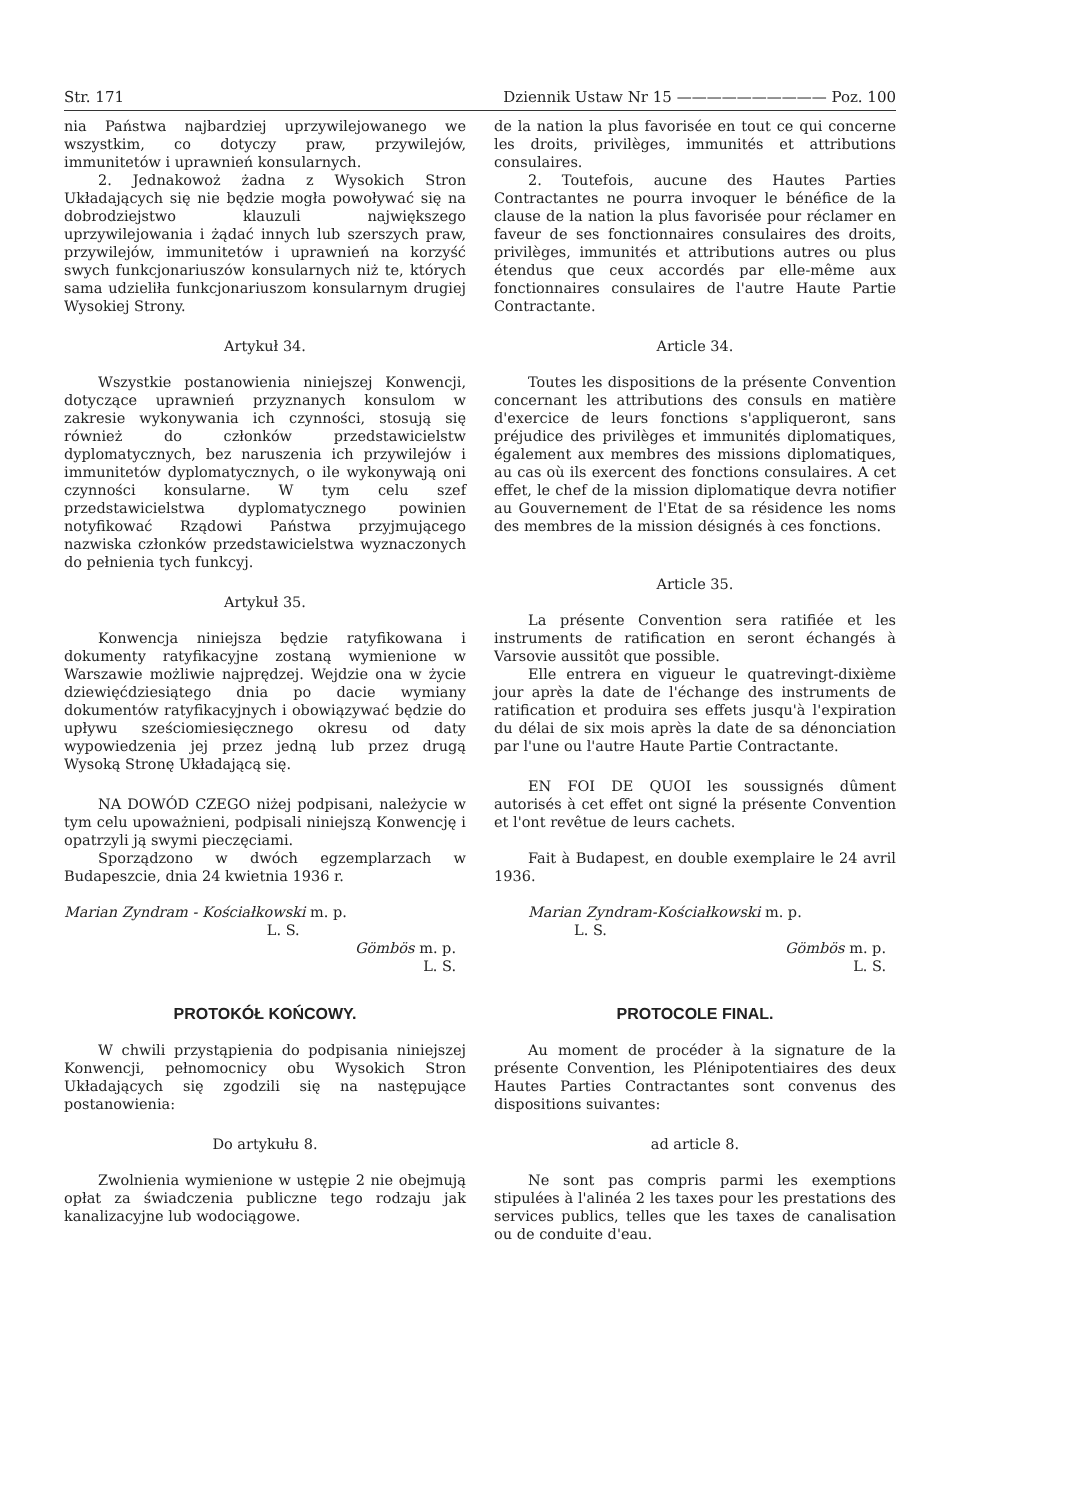Str. 171 Dziennik Ustaw Nr 15 —————————— Poz. 100
nia Państwa najbardziej uprzywilejowanego we wszystkim, co dotyczy praw, przywilejów, immunitetów i uprawnień konsularnych.
2. Jednakowoż żadna z Wysokich Stron Układających się nie będzie mogła powoływać się na dobrodziejstwo klauzuli największego uprzywilejowania i żądać innych lub szerszych praw, przywilejów, immunitetów i uprawnień na korzyść swych funkcjonariuszów konsularnych niż te, których sama udzieliła funkcjonariuszom konsularnym drugiej Wysokiej Strony.
Artykuł 34.
Wszystkie postanowienia niniejszej Konwencji, dotyczące uprawnień przyznanych konsulom w zakresie wykonywania ich czynności, stosują się również do członków przedstawicielstw dyplomatycznych, bez naruszenia ich przywilejów i immunitetów dyplomatycznych, o ile wykonywają oni czynności konsularne. W tym celu szef przedstawicielstwa dyplomatycznego powinien notyfikować Rządowi Państwa przyjmującego nazwiska członków przedstawicielstwa wyznaczonych do pełnienia tych funkcyj.
Artykuł 35.
Konwencja niniejsza będzie ratyfikowana i dokumenty ratyfikacyjne zostaną wymienione w Warszawie możliwie najprędzej. Wejdzie ona w życie dziewięćdziesiątego dnia po dacie wymiany dokumentów ratyfikacyjnych i obowiązywać będzie do upływu sześciomiesięcznego okresu od daty wypowiedzenia jej przez jedną lub przez drugą Wysoką Stronę Układającą się.
NA DOWÓD CZEGO niżej podpisani, należycie w tym celu upoważnieni, podpisali niniejszą Konwencję i opatrzyli ją swymi pieczęciami.
Sporządzono w dwóch egzemplarzach w Budapeszcie, dnia 24 kwietnia 1936 r.
Marian Zyndram - Kościałkowski m. p.
L. S.
Gömbös m. p.
L. S.
PROTOKÓŁ KOŃCOWY.
W chwili przystąpienia do podpisania niniejszej Konwencji, pełnomocnicy obu Wysokich Stron Układających się zgodzili się na następujące postanowienia:
Do artykułu 8.
Zwolnienia wymienione w ustępie 2 nie obejmują opłat za świadczenia publiczne tego rodzaju jak kanalizacyjne lub wodociągowe.
de la nation la plus favorisée en tout ce qui concerne les droits, privilèges, immunités et attributions consulaires.
2. Toutefois, aucune des Hautes Parties Contractantes ne pourra invoquer le bénéfice de la clause de la nation la plus favorisée pour réclamer en faveur de ses fonctionnaires consulaires des droits, privilèges, immunités et attributions autres ou plus étendus que ceux accordés par elle-même aux fonctionnaires consulaires de l'autre Haute Partie Contractante.
Article 34.
Toutes les dispositions de la présente Convention concernant les attributions des consuls en matière d'exercice de leurs fonctions s'appliqueront, sans préjudice des privilèges et immunités diplomatiques, également aux membres des missions diplomatiques, au cas où ils exercent des fonctions consulaires. A cet effet, le chef de la mission diplomatique devra notifier au Gouvernement de l'Etat de sa résidence les noms des membres de la mission désignés à ces fonctions.
Article 35.
La présente Convention sera ratifiée et les instruments de ratification en seront échangés à Varsovie aussitôt que possible.
Elle entrera en vigueur le quatrevingt-dixième jour après la date de l'échange des instruments de ratification et produira ses effets jusqu'à l'expiration du délai de six mois après la date de sa dénonciation par l'une ou l'autre Haute Partie Contractante.
EN FOI DE QUOI les soussignés dûment autorisés à cet effet ont signé la présente Convention et l'ont revêtue de leurs cachets.
Fait à Budapest, en double exemplaire le 24 avril 1936.
Marian Zyndram-Kościałkowski m. p.
L. S.
Gömbös m. p.
L. S.
PROTOCOLE FINAL.
Au moment de procéder à la signature de la présente Convention, les Plénipotentiaires des deux Hautes Parties Contractantes sont convenus des dispositions suivantes:
ad article 8.
Ne sont pas compris parmi les exemptions stipulées à l'alinéa 2 les taxes pour les prestations des services publics, telles que les taxes de canalisation ou de conduite d'eau.